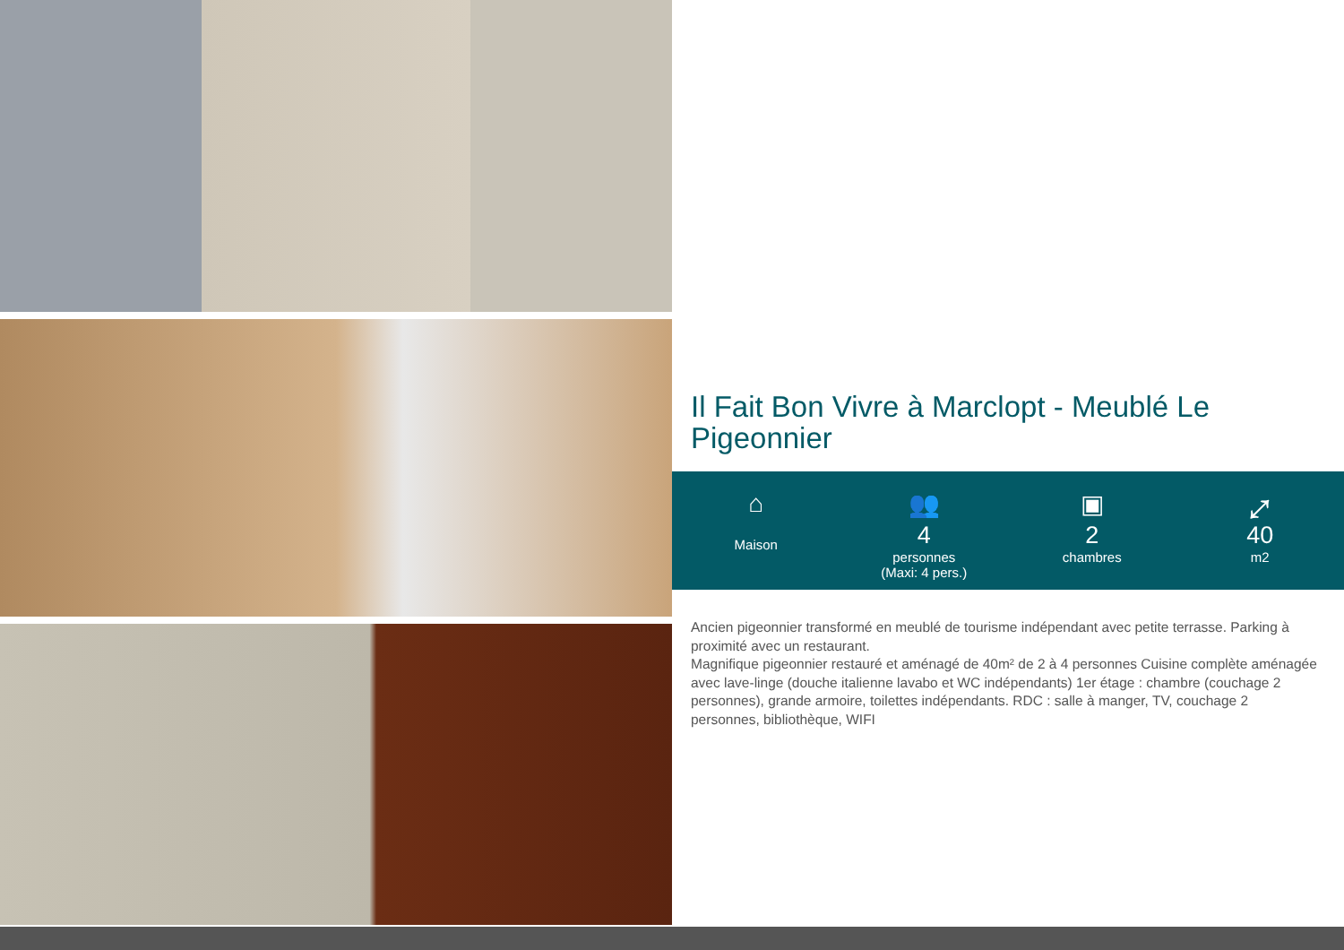Il Fait Bon Vivre à Marclopt - Meublé Le Pigeonnier
⌂
Maison
👥
4
personnes
(Maxi: 4 pers.)
▣
2
chambres
⤢
40
m2
Ancien pigeonnier transformé en meublé de tourisme indépendant avec petite terrasse. Parking à proximité avec un restaurant.
Magnifique pigeonnier restauré et aménagé de 40m² de 2 à 4 personnes Cuisine complète aménagée avec lave-linge (douche italienne lavabo et WC indépendants) 1er étage : chambre (couchage 2 personnes), grande armoire, toilettes indépendants. RDC : salle à manger, TV, couchage 2 personnes, bibliothèque, WIFI